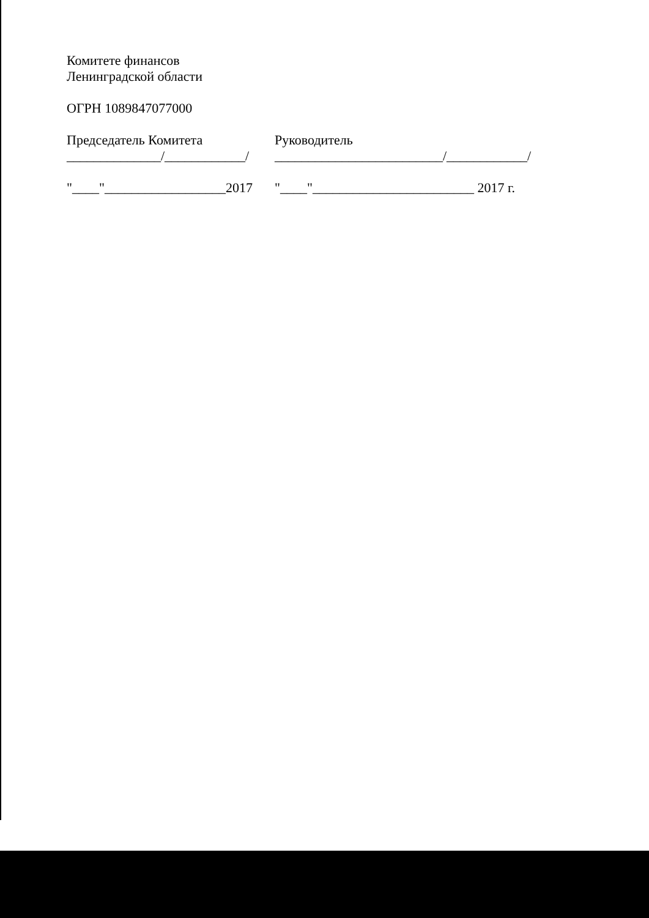Комитете финансов
Ленинградской области
ОГРН 1089847077000
Председатель Комитета
______________/____________/
Руководитель
_________________________/____________/
"____"__________________2017
"____"________________________ 2017 г.